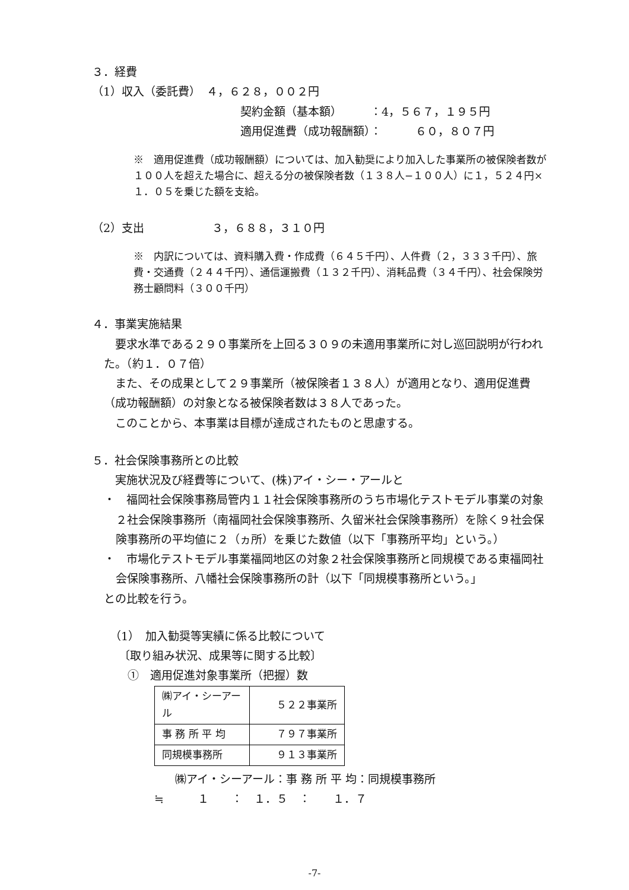３．経費
（1）収入（委託費）　４，６２８，００２円
契約金額（基本額）　　　：4，５６７，１９５円
適用促進費（成功報酬額）：　　　６０，８０７円
※　適用促進費（成功報酬額）については、加入勧奨により加入した事業所の被保険者数が１００人を超えた場合に、超える分の被保険者数（１３８人−１００人）に１，５２４円×１．０５を乗じた額を支給。
（2）支出　　　　　　３，６８８，３１０円
※　内訳については、資料購入費・作成費（６４５千円）、人件費（２，３３３千円）、旅費・交通費（２４４千円）、通信運搬費（１３２千円）、消耗品費（３４千円）、社会保険労務士顧問料（３００千円）
４．事業実施結果
　要求水準である２９０事業所を上回る３０９の未適用事業所に対し巡回説明が行われた。（約１．０７倍）
　また、その成果として２９事業所（被保険者１３８人）が適用となり、適用促進費（成功報酬額）の対象となる被保険者数は３８人であった。
　このことから、本事業は目標が達成されたものと思慮する。
５．社会保険事務所との比較
　実施状況及び経費等について、(株)アイ・シー・アールと
・　福岡社会保険事務局管内１１社会保険事務所のうち市場化テストモデル事業の対象２社会保険事務所（南福岡社会保険事務所、久留米社会保険事務所）を除く９社会保険事務所の平均値に２（ヵ所）を乗じた数値（以下「事務所平均」という。）
・　市場化テストモデル事業福岡地区の対象２社会保険事務所と同規模である東福岡社会保険事務所、八幡社会保険事務所の計（以下「同規模事務所という。」
との比較を行う。
（1）　加入勧奨等実績に係る比較について
〔取り組み状況、成果等に関する比較〕
①　適用促進対象事業所（把握）数
| ㈱アイ・シーアール | ５２２事業所 |
| 事 務 所 平 均 | ７９７事業所 |
| 同規模事務所 | ９１３事業所 |
㈱アイ・シーアール：事 務 所 平 均：同規模事務所
≒　　　１　　：　１．５　：　　１．７
-7-